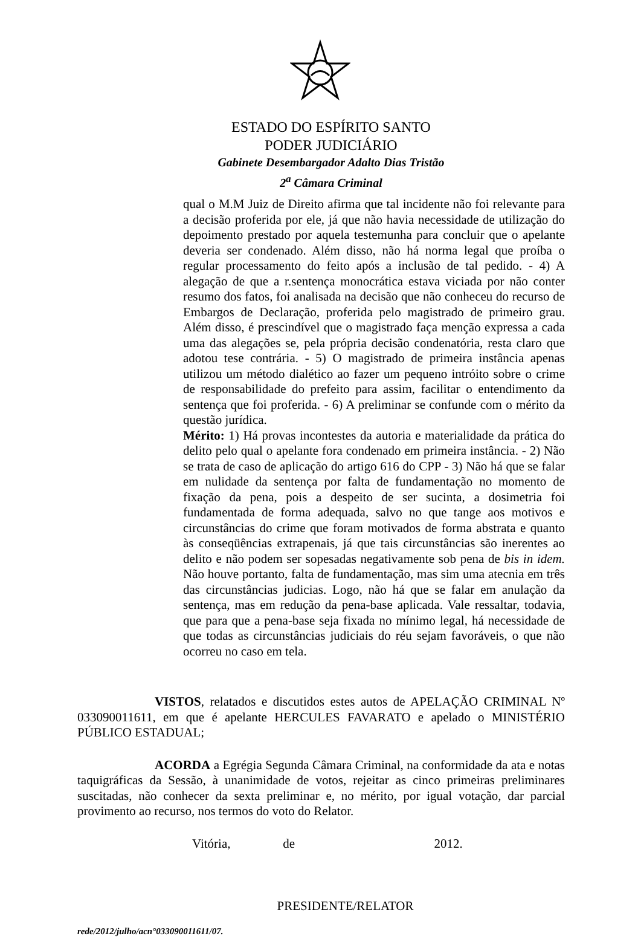ESTADO DO ESPÍRITO SANTO
PODER JUDICIÁRIO
Gabinete Desembargador Adalto Dias Tristão
2<sup>a</sup> Câmara Criminal
qual o M.M Juiz de Direito afirma que tal incidente não foi relevante para a decisão proferida por ele, já que não havia necessidade de utilização do depoimento prestado por aquela testemunha para concluir que o apelante deveria ser condenado. Além disso, não há norma legal que proíba o regular processamento do feito após a inclusão de tal pedido. - 4) A alegação de que a r.sentença monocrática estava viciada por não conter resumo dos fatos, foi analisada na decisão que não conheceu do recurso de Embargos de Declaração, proferida pelo magistrado de primeiro grau. Além disso, é prescindível que o magistrado faça menção expressa a cada uma das alegações se, pela própria decisão condenatória, resta claro que adotou tese contrária. - 5) O magistrado de primeira instância apenas utilizou um método dialético ao fazer um pequeno intróito sobre o crime de responsabilidade do prefeito para assim, facilitar o entendimento da sentença que foi proferida. - 6) A preliminar se confunde com o mérito da questão jurídica.
Mérito: 1) Há provas incontestes da autoria e materialidade da prática do delito pelo qual o apelante fora condenado em primeira instância. - 2) Não se trata de caso de aplicação do artigo 616 do CPP - 3) Não há que se falar em nulidade da sentença por falta de fundamentação no momento de fixação da pena, pois a despeito de ser sucinta, a dosimetria foi fundamentada de forma adequada, salvo no que tange aos motivos e circunstâncias do crime que foram motivados de forma abstrata e quanto às conseqüências extrapenais, já que tais circunstâncias são inerentes ao delito e não podem ser sopesadas negativamente sob pena de bis in idem. Não houve portanto, falta de fundamentação, mas sim uma atecnia em três das circunstâncias judicias. Logo, não há que se falar em anulação da sentença, mas em redução da pena-base aplicada. Vale ressaltar, todavia, que para que a pena-base seja fixada no mínimo legal, há necessidade de que todas as circunstâncias judiciais do réu sejam favoráveis, o que não ocorreu no caso em tela.
VISTOS, relatados e discutidos estes autos de APELAÇÃO CRIMINAL Nº 033090011611, em que é apelante HERCULES FAVARATO e apelado o MINISTÉRIO PÚBLICO ESTADUAL;
ACORDA a Egrégia Segunda Câmara Criminal, na conformidade da ata e notas taquigráficas da Sessão, à unanimidade de votos, rejeitar as cinco primeiras preliminares suscitadas, não conhecer da sexta preliminar e, no mérito, por igual votação, dar parcial provimento ao recurso, nos termos do voto do Relator.
Vitória, de 2012.
PRESIDENTE/RELATOR
rede/2012/julho/acn°033090011611/07.